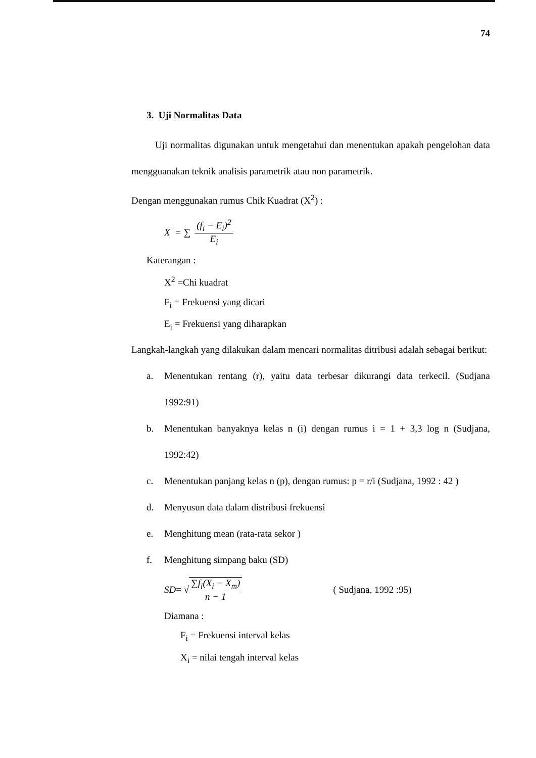74
3. Uji Normalitas Data
Uji normalitas digunakan untuk mengetahui dan menentukan apakah pengelohan data mengguanakan teknik analisis parametrik atau non parametrik.
Dengan menggunakan rumus Chik Kuadrat (X<sup>2</sup>) :
X = ∑ (f<sub>i</sub> − E<sub>i</sub>)<sup>2</sup> E<sub>i</sub>
Katerangan :
X<sup>2</sup> =Chi kuadrat
F<sub>i</sub> = Frekuensi yang dicari
E<sub>i</sub> = Frekuensi yang diharapkan
Langkah-langkah yang dilakukan dalam mencari normalitas ditribusi adalah sebagai berikut:
a. Menentukan rentang (r), yaitu data terbesar dikurangi data terkecil. (Sudjana 1992:91)
b. Menentukan banyaknya kelas n (i) dengan rumus i = 1 + 3,3 log n (Sudjana, 1992:42)
c. Menentukan panjang kelas n (p), dengan rumus: p = r/i (Sudjana, 1992 : 42 )
d. Menyusun data dalam distribusi frekuensi
e. Menghitung mean (rata-rata sekor )
f. Menghitung simpang baku (SD)
SD = √ ∑f<sub>i</sub>(X<sub>i</sub> − X<sub>m</sub>) n − 1 ( Sudjana, 1992 :95)
Diamana :
F<sub>i</sub> = Frekuensi interval kelas
X<sub>i</sub> = nilai tengah interval kelas